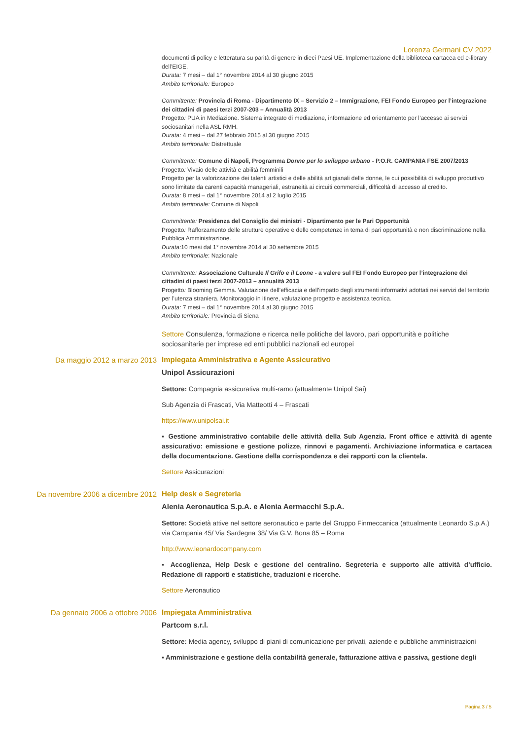Lorenza Germani CV 2022
documenti di policy e letteratura su parità di genere in dieci Paesi UE. Implementazione della biblioteca cartacea ed e-library dell’EIGE.
Durata: 7 mesi – dal 1° novembre 2014 al 30 giugno 2015
Ambito territoriale: Europeo
Committente: Provincia di Roma - Dipartimento IX – Servizio 2 – Immigrazione, FEI Fondo Europeo per l’integrazione dei cittadini di paesi terzi 2007-203 – Annualità 2013
Progetto: PUA in Mediazione. Sistema integrato di mediazione, informazione ed orientamento per l’accesso ai servizi sociosanitari nella ASL RMH.
Durata: 4 mesi – dal 27 febbraio 2015 al 30 giugno 2015
Ambito territoriale: Distrettuale
Committente: Comune di Napoli, Programma Donne per lo sviluppo urbano - P.O.R. CAMPANIA FSE 2007/2013
Progetto: Vivaio delle attività e abilità femminili
Progetto per la valorizzazione dei talenti artistici e delle abilità artigianali delle donne, le cui possibilità di sviluppo produttivo sono limitate da carenti capacità manageriali, estraneità ai circuiti commerciali, difficoltà di accesso al credito.
Durata: 8 mesi – dal 1° novembre 2014 al 2 luglio 2015
Ambito territoriale: Comune di Napoli
Committente: Presidenza del Consiglio dei ministri - Dipartimento per le Pari Opportunità
Progetto: Rafforzamento delle strutture operative e delle competenze in tema di pari opportunità e non discriminazione nella Pubblica Amministrazione.
Durata: 10 mesi dal 1° novembre 2014 al 30 settembre 2015
Ambito territoriale: Nazionale
Committente: Associazione Culturale Il Grifo e il Leone - a valere sul FEI Fondo Europeo per l’integrazione dei cittadini di paesi terzi 2007-2013 – annualità 2013
Progetto: Blooming Gemma. Valutazione dell’efficacia e dell’impatto degli strumenti informativi adottati nei servizi del territorio per l’utenza straniera. Monitoraggio in itinere, valutazione progetto e assistenza tecnica.
Durata: 7 mesi – dal 1° novembre 2014 al 30 giugno 2015
Ambito territoriale: Provincia di Siena
Settore Consulenza, formazione e ricerca nelle politiche del lavoro, pari opportunità e politiche sociosanitarie per imprese ed enti pubblici nazionali ed europei
Da maggio 2012 a marzo 2013
Impiegata Amministrativa e Agente Assicurativo
Unipol Assicurazioni
Settore: Compagnia assicurativa multi-ramo (attualmente Unipol Sai)
Sub Agenzia di Frascati, Via Matteotti 4 – Frascati
https://www.unipolsai.it
▪ Gestione amministrativo contabile delle attività della Sub Agenzia. Front office e attività di agente assicurativo: emissione e gestione polizze, rinnovi e pagamenti. Archiviazione informatica e cartacea della documentazione. Gestione della corrispondenza e dei rapporti con la clientela.
Settore Assicurazioni
Da novembre 2006 a dicembre 2012
Help desk e Segreteria
Alenia Aeronautica S.p.A. e Alenia Aermacchi S.p.A.
Settore: Società attive nel settore aeronautico e parte del Gruppo Finmeccanica (attualmente Leonardo S.p.A.)
via Campania 45/ Via Sardegna 38/ Via G.V. Bona 85 – Roma
http://www.leonardocompany.com
▪ Accoglienza, Help Desk e gestione del centralino. Segreteria e supporto alle attività d’ufficio. Redazione di rapporti e statistiche, traduzioni e ricerche.
Settore Aeronautico
Da gennaio 2006 a ottobre 2006
Impiegata Amministrativa
Partcom s.r.l.
Settore: Media agency, sviluppo di piani di comunicazione per privati, aziende e pubbliche amministrazioni
▪ Amministrazione e gestione della contabilità generale, fatturazione attiva e passiva, gestione degli
Pagina 3 / 5